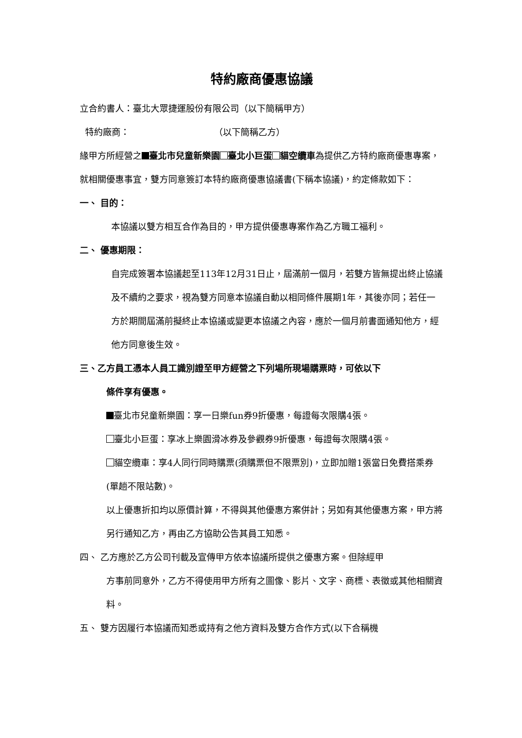特約廠商優惠協議
立合約書人：臺北大眾捷運股份有限公司（以下簡稱甲方）
特約廠商： （以下簡稱乙方）
緣甲方所經營之 臺北市兒童新樂園 臺北小巨蛋 貓空纜車為提供乙方特約廠商優惠專案，就相關優惠事宜，雙方同意簽訂本特約廠商優惠協議書(下稱本協議)，約定條款如下：
一、 目的：
本協議以雙方相互合作為目的，甲方提供優惠專案作為乙方職工福利。
二、 優惠期限：
自完成簽署本協議起至113年12月31日止，屆滿前一個月，若雙方皆無提出終止協議及不續約之要求，視為雙方同意本協議自動以相同條件展期1年，其後亦同；若任一方於期間屆滿前擬終止本協議或變更本協議之內容，應於一個月前書面通知他方，經他方同意後生效。
三、乙方員工憑本人員工識別證至甲方經營之下列場所現場購票時，可依以下
條件享有優惠。
臺北市兒童新樂園：享一日樂fun券9折優惠，每證每次限購4張。
臺北小巨蛋：享冰上樂園滑冰券及參觀券9折優惠，每證每次限購4張。
貓空纜車：享4人同行同時購票(須購票但不限票別)，立即加贈1張當日免費搭乘券(單趟不限站數)。
以上優惠折扣均以原價計算，不得與其他優惠方案併計；另如有其他優惠方案，甲方將另行通知乙方，再由乙方協助公告其員工知悉。
四、 乙方應於乙方公司刊載及宣傳甲方依本協議所提供之優惠方案。但除經甲
方事前同意外，乙方不得使用甲方所有之圖像、影片、文字、商標、表徵或其他相關資料。
五、 雙方因履行本協議而知悉或持有之他方資料及雙方合作方式(以下合稱機